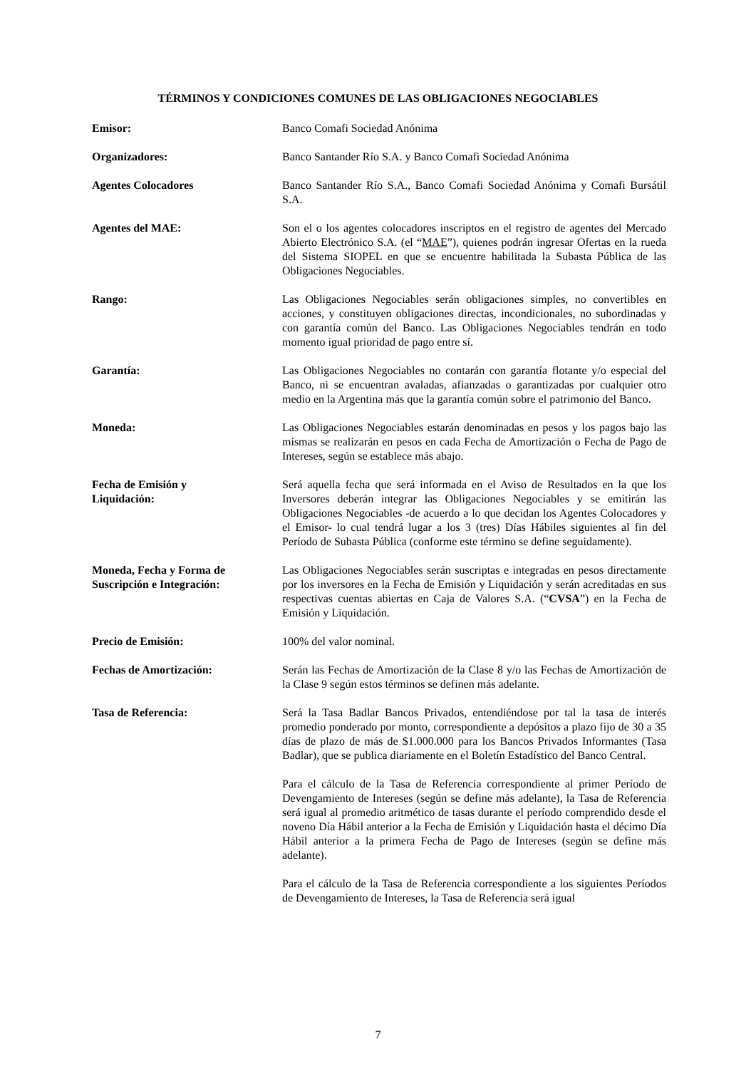TÉRMINOS Y CONDICIONES COMUNES DE LAS OBLIGACIONES NEGOCIABLES
Emisor: Banco Comafi Sociedad Anónima
Organizadores: Banco Santander Río S.A. y Banco Comafi Sociedad Anónima
Agentes Colocadores Banco Santander Río S.A., Banco Comafi Sociedad Anónima y Comafi Bursátil S.A.
Agentes del MAE: Son el o los agentes colocadores inscriptos en el registro de agentes del Mercado Abierto Electrónico S.A. (el “MAE”), quienes podrán ingresar Ofertas en la rueda del Sistema SIOPEL en que se encuentre habilitada la Subasta Pública de las Obligaciones Negociables.
Rango: Las Obligaciones Negociables serán obligaciones simples, no convertibles en acciones, y constituyen obligaciones directas, incondicionales, no subordinadas y con garantía común del Banco. Las Obligaciones Negociables tendrán en todo momento igual prioridad de pago entre sí.
Garantía: Las Obligaciones Negociables no contarán con garantía flotante y/o especial del Banco, ni se encuentran avaladas, afianzadas o garantizadas por cualquier otro medio en la Argentina más que la garantía común sobre el patrimonio del Banco.
Moneda: Las Obligaciones Negociables estarán denominadas en pesos y los pagos bajo las mismas se realizarán en pesos en cada Fecha de Amortización o Fecha de Pago de Intereses, según se establece más abajo.
Fecha de Emisión y
Liquidación:
Será aquella fecha que será informada en el Aviso de Resultados en la que los Inversores deberán integrar las Obligaciones Negociables y se emitirán las Obligaciones Negociables -de acuerdo a lo que decidan los Agentes Colocadores y el Emisor- lo cual tendrá lugar a los 3 (tres) Días Hábiles siguientes al fin del Período de Subasta Pública (conforme este término se define seguidamente).
Moneda, Fecha y Forma de
Suscripción e Integración:
Las Obligaciones Negociables serán suscriptas e integradas en pesos directamente por los inversores en la Fecha de Emisión y Liquidación y serán acreditadas en sus respectivas cuentas abiertas en Caja de Valores S.A. (“CVSA”) en la Fecha de Emisión y Liquidación.
Precio de Emisión: 100% del valor nominal.
Fechas de Amortización: Serán las Fechas de Amortización de la Clase 8 y/o las Fechas de Amortización de la Clase 9 según estos términos se definen más adelante.
Tasa de Referencia: Será la Tasa Badlar Bancos Privados, entendiéndose por tal la tasa de interés promedio ponderado por monto, correspondiente a depósitos a plazo fijo de 30 a 35 días de plazo de más de $1.000.000 para los Bancos Privados Informantes (Tasa Badlar), que se publica diariamente en el Boletín Estadístico del Banco Central.
Para el cálculo de la Tasa de Referencia correspondiente al primer Período de Devengamiento de Intereses (según se define más adelante), la Tasa de Referencia será igual al promedio aritmético de tasas durante el período comprendido desde el noveno Día Hábil anterior a la Fecha de Emisión y Liquidación hasta el décimo Día Hábil anterior a la primera Fecha de Pago de Intereses (según se define más adelante).
Para el cálculo de la Tasa de Referencia correspondiente a los siguientes Períodos de Devengamiento de Intereses, la Tasa de Referencia será igual
7